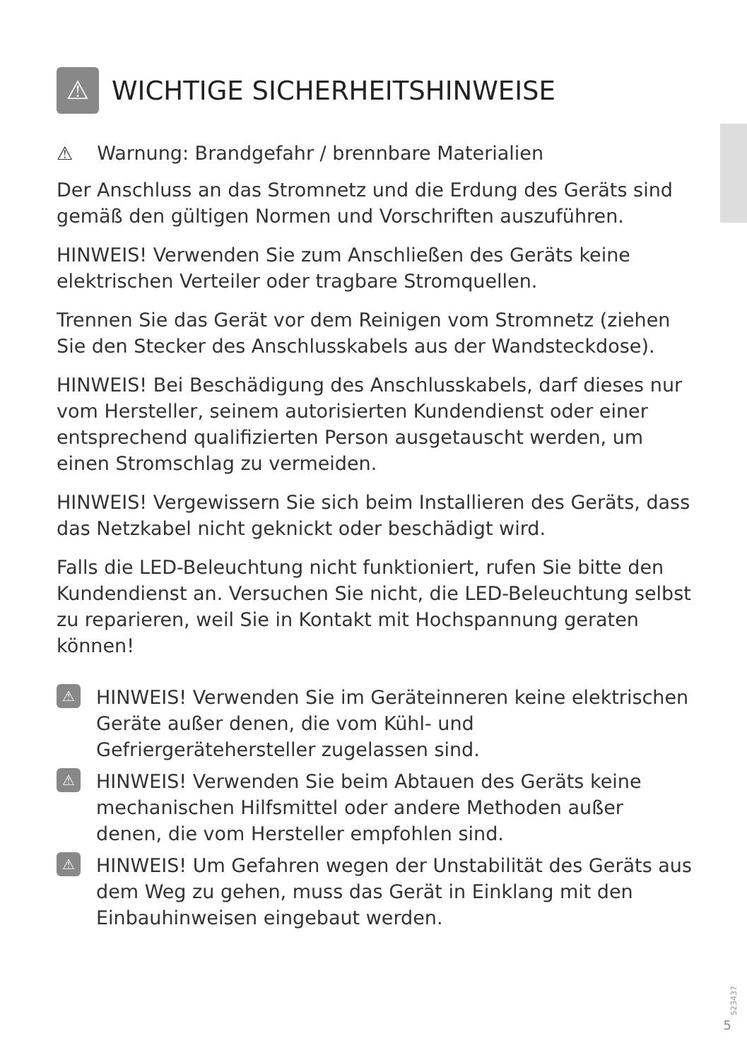⚠ WICHTIGE SICHERHEITSHINWEISE
⚠ Warnung: Brandgefahr / brennbare Materialien
Der Anschluss an das Stromnetz und die Erdung des Geräts sind gemäß den gültigen Normen und Vorschriften auszuführen.
HINWEIS! Verwenden Sie zum Anschließen des Geräts keine elektrischen Verteiler oder tragbare Stromquellen.
Trennen Sie das Gerät vor dem Reinigen vom Stromnetz (ziehen Sie den Stecker des Anschlusskabels aus der Wandsteckdose).
HINWEIS! Bei Beschädigung des Anschlusskabels, darf dieses nur vom Hersteller, seinem autorisierten Kundendienst oder einer entsprechend qualifizierten Person ausgetauscht werden, um einen Stromschlag zu vermeiden.
HINWEIS! Vergewissern Sie sich beim Installieren des Geräts, dass das Netzkabel nicht geknickt oder beschädigt wird.
Falls die LED-Beleuchtung nicht funktioniert, rufen Sie bitte den Kundendienst an. Versuchen Sie nicht, die LED-Beleuchtung selbst zu reparieren, weil Sie in Kontakt mit Hochspannung geraten können!
⚠ HINWEIS! Verwenden Sie im Geräteinneren keine elektrischen Geräte außer denen, die vom Kühl- und Gefriergerätehersteller zugelassen sind.
⚠ HINWEIS! Verwenden Sie beim Abtauen des Geräts keine mechanischen Hilfsmittel oder andere Methoden außer denen, die vom Hersteller empfohlen sind.
⚠ HINWEIS! Um Gefahren wegen der Unstabilität des Geräts aus dem Weg zu gehen, muss das Gerät in Einklang mit den Einbauhinweisen eingebaut werden.
523437
5